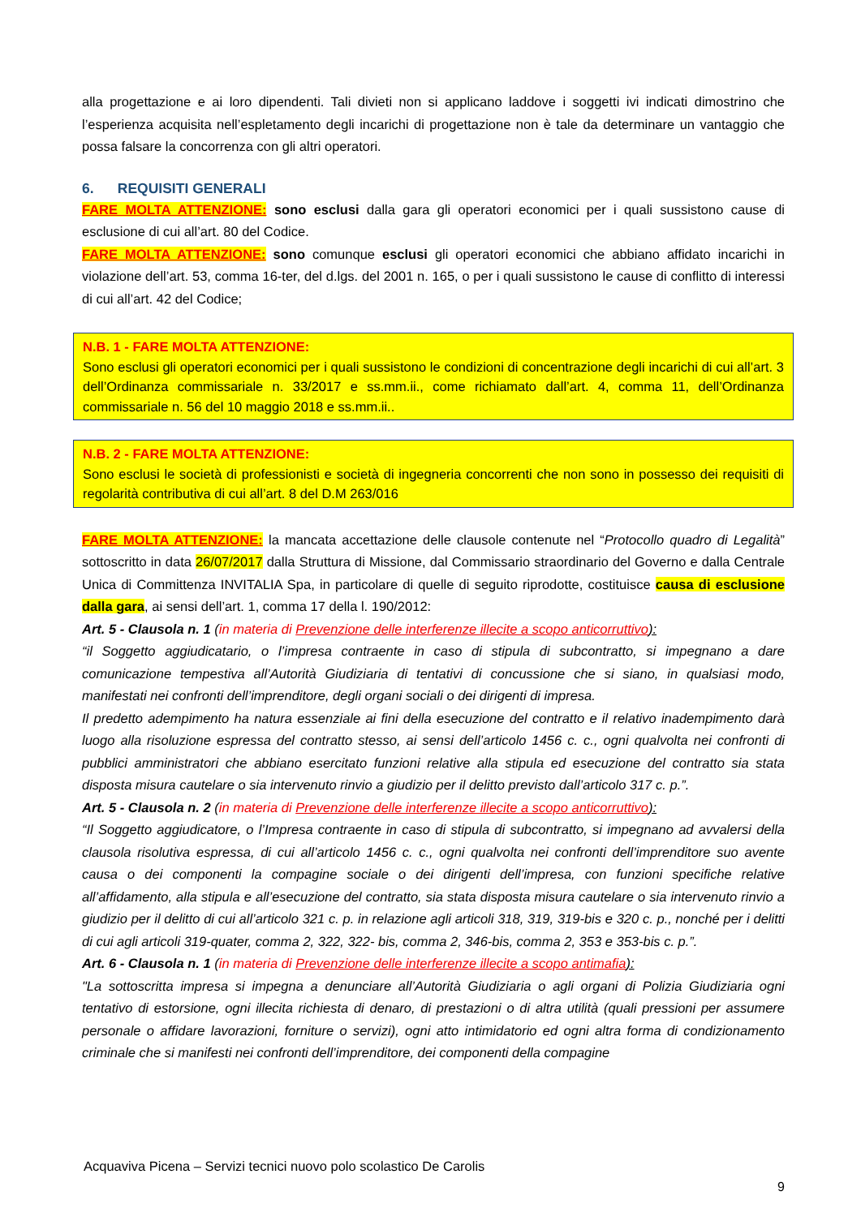alla progettazione e ai loro dipendenti. Tali divieti non si applicano laddove i soggetti ivi indicati dimostrino che l’esperienza acquisita nell’espletamento degli incarichi di progettazione non è tale da determinare un vantaggio che possa falsare la concorrenza con gli altri operatori.
6. REQUISITI GENERALI
FARE MOLTA ATTENZIONE: sono esclusi dalla gara gli operatori economici per i quali sussistono cause di esclusione di cui all’art. 80 del Codice.
FARE MOLTA ATTENZIONE: sono comunque esclusi gli operatori economici che abbiano affidato incarichi in violazione dell’art. 53, comma 16-ter, del d.lgs. del 2001 n. 165, o per i quali sussistono le cause di conflitto di interessi di cui all’art. 42 del Codice;
N.B. 1 - FARE MOLTA ATTENZIONE:
Sono esclusi gli operatori economici per i quali sussistono le condizioni di concentrazione degli incarichi di cui all’art. 3 dell’Ordinanza commissariale n. 33/2017 e ss.mm.ii., come richiamato dall’art. 4, comma 11, dell’Ordinanza commissariale n. 56 del 10 maggio 2018 e ss.mm.ii..
N.B. 2 - FARE MOLTA ATTENZIONE:
Sono esclusi le società di professionisti e società di ingegneria concorrenti che non sono in possesso dei requisiti di regolarità contributiva di cui all’art. 8 del D.M 263/016
FARE MOLTA ATTENZIONE: la mancata accettazione delle clausole contenute nel “Protocollo quadro di Legalità” sottoscritto in data 26/07/2017 dalla Struttura di Missione, dal Commissario straordinario del Governo e dalla Centrale Unica di Committenza INVITALIA Spa, in particolare di quelle di seguito riprodotte, costituisce causa di esclusione dalla gara, ai sensi dell’art. 1, comma 17 della l. 190/2012:
Art. 5 - Clausola n. 1 (in materia di Prevenzione delle interferenze illecite a scopo anticorruttivo):
“il Soggetto aggiudicatario, o l’impresa contraente in caso di stipula di subcontratto, si impegnano a dare comunicazione tempestiva all’Autorità Giudiziaria di tentativi di concussione che si siano, in qualsiasi modo, manifestati nei confronti dell’imprenditore, degli organi sociali o dei dirigenti di impresa.
Il predetto adempimento ha natura essenziale ai fini della esecuzione del contratto e il relativo inadempimento darà luogo alla risoluzione espressa del contratto stesso, ai sensi dell’articolo 1456 c. c., ogni qualvolta nei confronti di pubblici amministratori che abbiano esercitato funzioni relative alla stipula ed esecuzione del contratto sia stata disposta misura cautelare o sia intervenuto rinvio a giudizio per il delitto previsto dall’articolo 317 c. p.”.
Art. 5 - Clausola n. 2 (in materia di Prevenzione delle interferenze illecite a scopo anticorruttivo):
“Il Soggetto aggiudicatore, o l’Impresa contraente in caso di stipula di subcontratto, si impegnano ad avvalersi della clausola risolutiva espressa, di cui all’articolo 1456 c. c., ogni qualvolta nei confronti dell’imprenditore suo avente causa o dei componenti la compagine sociale o dei dirigenti dell’impresa, con funzioni specifiche relative all’affidamento, alla stipula e all’esecuzione del contratto, sia stata disposta misura cautelare o sia intervenuto rinvio a giudizio per il delitto di cui all’articolo 321 c. p. in relazione agli articoli 318, 319, 319-bis e 320 c. p., nonché per i delitti di cui agli articoli 319-quater, comma 2, 322, 322- bis, comma 2, 346-bis, comma 2, 353 e 353-bis c. p.”.
Art. 6 - Clausola n. 1 (in materia di Prevenzione delle interferenze illecite a scopo antimafia):
"La sottoscritta impresa si impegna a denunciare all’Autorità Giudiziaria o agli organi di Polizia Giudiziaria ogni tentativo di estorsione, ogni illecita richiesta di denaro, di prestazioni o di altra utilità (quali pressioni per assumere personale o affidare lavorazioni, forniture o servizi), ogni atto intimidatorio ed ogni altra forma di condizionamento criminale che si manifesti nei confronti dell’imprenditore, dei componenti della compagine
Acquaviva Picena – Servizi tecnici nuovo polo scolastico De Carolis
9